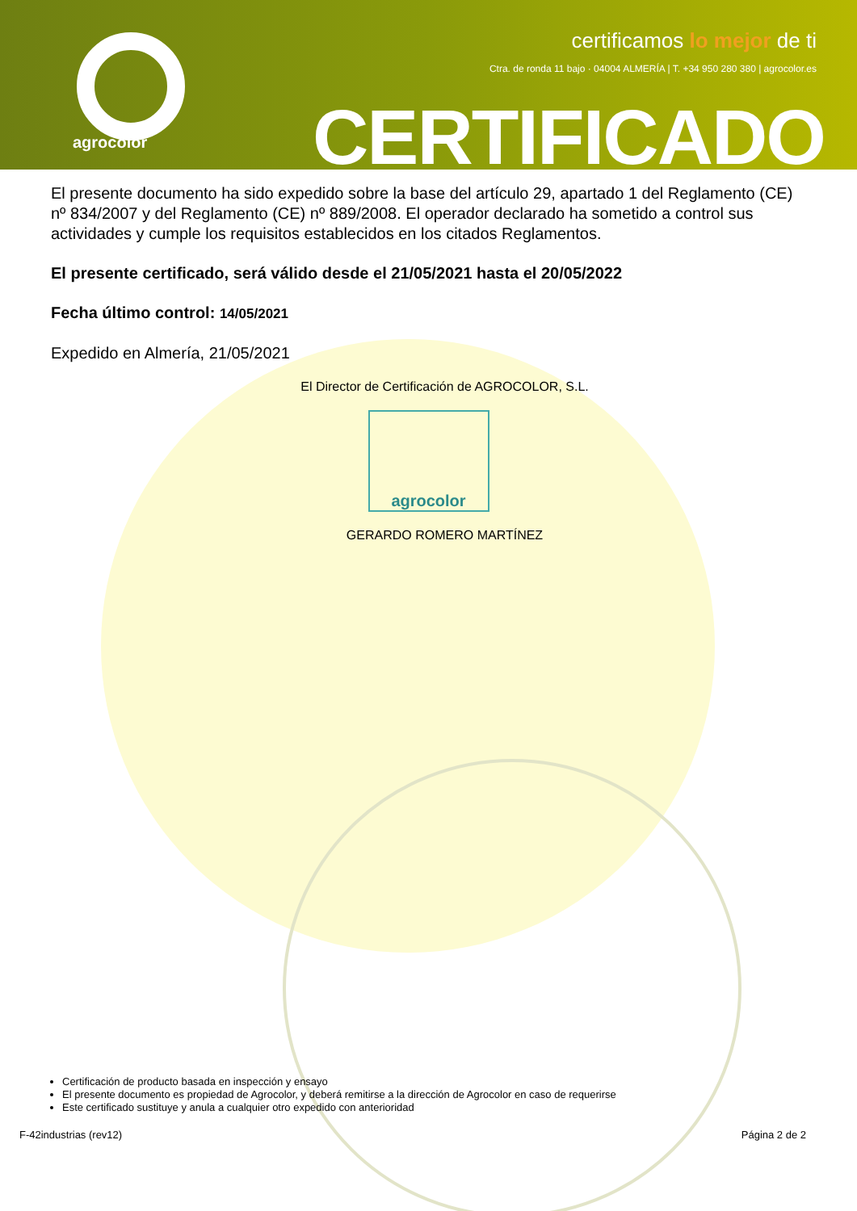agrocolor
certificamos lo mejor de ti
Ctra. de ronda 11 bajo · 04004 ALMERÍA | T. +34 950 280 380 | agrocolor.es
CERTIFICADO
El presente documento ha sido expedido sobre la base del artículo 29, apartado 1 del Reglamento (CE) nº 834/2007 y del Reglamento (CE) nº 889/2008. El operador declarado ha sometido a control sus actividades y cumple los requisitos establecidos en los citados Reglamentos.
El presente certificado, será válido desde el 21/05/2021 hasta el 20/05/2022
Fecha último control: 14/05/2021
Expedido en Almería, 21/05/2021
El Director de Certificación de AGROCOLOR, S.L.
agrocolor
GERARDO ROMERO MARTÍNEZ
Certificación de producto basada en inspección y ensayo
El presente documento es propiedad de Agrocolor, y deberá remitirse a la dirección de Agrocolor en caso de requerirse
Este certificado sustituye y anula a cualquier otro expedido con anterioridad
F-42industrias (rev12) Página 2 de 2